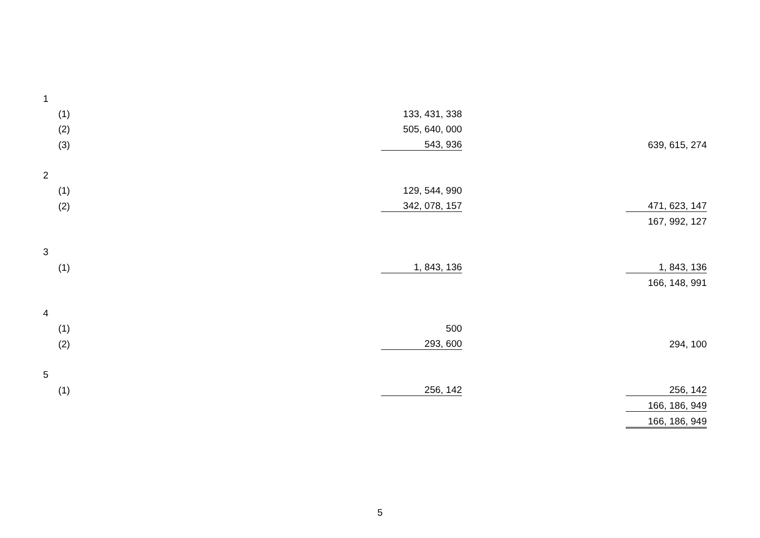| 1 | | | | |
| | (1) | 133, 431, 338 | | |
| | (2) | 505, 640, 000 | | |
| | (3) | 543, 936 | | 639, 615, 274 |
| 2 | | | | |
| | (1) | 129, 544, 990 | | |
| | (2) | 342, 078, 157 | | 471, 623, 147 |
| | | | | 167, 992, 127 |
| 3 | | | | |
| | (1) | 1, 843, 136 | | 1, 843, 136 |
| | | | | 166, 148, 991 |
| 4 | | | | |
| | (1) | 500 | | |
| | (2) | 293, 600 | | 294, 100 |
| 5 | | | | |
| | (1) | 256, 142 | | 256, 142 |
| | | | | 166, 186, 949 |
| | | | | 166, 186, 949 |
5